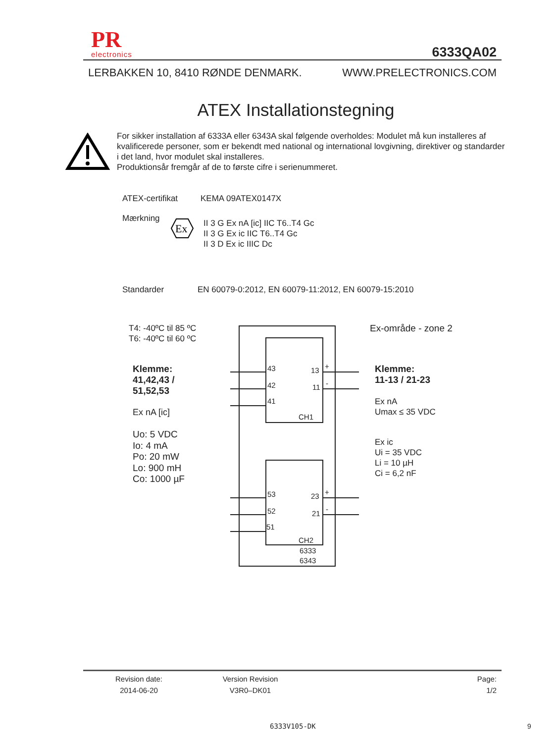PR
electronics
6333QA02
LERBAKKEN 10, 8410 RØNDE DENMARK. WWW.PRELECTRONICS.COM
ATEX Installationstegning
For sikker installation af 6333A eller 6343A skal følgende overholdes: Modulet må kun installeres af kvalificerede personer, som er bekendt med national og international lovgivning, direktiver og standarder i det land, hvor modulet skal installeres.
Produktionsår fremgår af de to første cifre i serienummeret.
ATEX-certifikat KEMA 09ATEX0147X
Mærkning
Ex
II 3 G Ex nA [ic] IIC T6..T4 Gc
II 3 G Ex ic IIC T6..T4 Gc
II 3 D Ex ic IIIC Dc
Standarder
EN 60079-0:2012, EN 60079-11:2012, EN 60079-15:2010
T4: -40ºC til 85 ºC
T6: -40ºC til 60 ºC
Ex-område - zone 2
Klemme:
41,42,43 /
51,52,53
Ex nA [ic]
Uo: 5 VDC
Io: 4 mA
Po: 20 mW
Lo: 900 mH
Co: 1000 µF
Klemme:
11-13 / 21-23
Ex nA
Umax ≤ 35 VDC
Ex ic
Ui = 35 VDC
Li = 10 µH
Ci = 6,2 nF
43
42
41
13
11
+
-
CH1
53
52
51
23
21
+
-
CH2
6333
6343
Revision date:
2014-06-20
Version Revision
V3R0–DK01
Page:
1/2
6333V105-DK 9